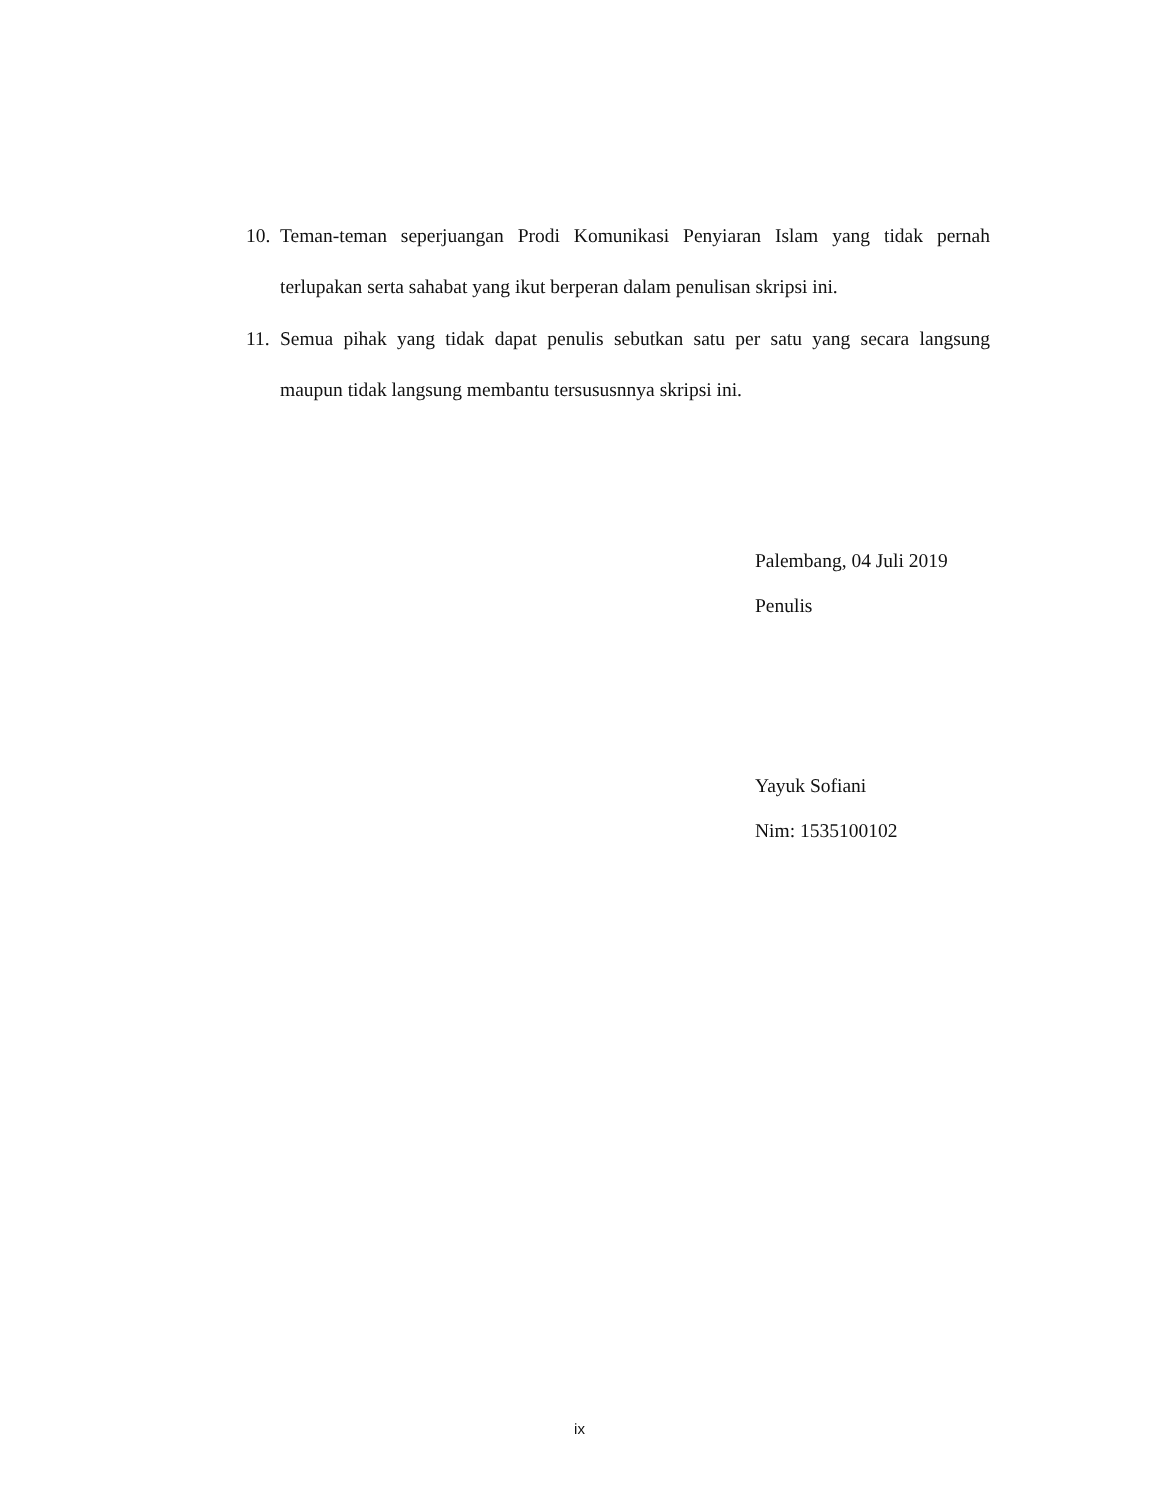10.
Teman-teman seperjuangan Prodi Komunikasi Penyiaran Islam yang tidak pernah terlupakan serta sahabat yang ikut berperan dalam penulisan skripsi ini.
11.
Semua pihak yang tidak dapat penulis sebutkan satu per satu yang secara langsung maupun tidak langsung membantu tersususnnya skripsi ini.
Palembang, 04 Juli 2019
Penulis
Yayuk Sofiani
Nim: 1535100102
ix